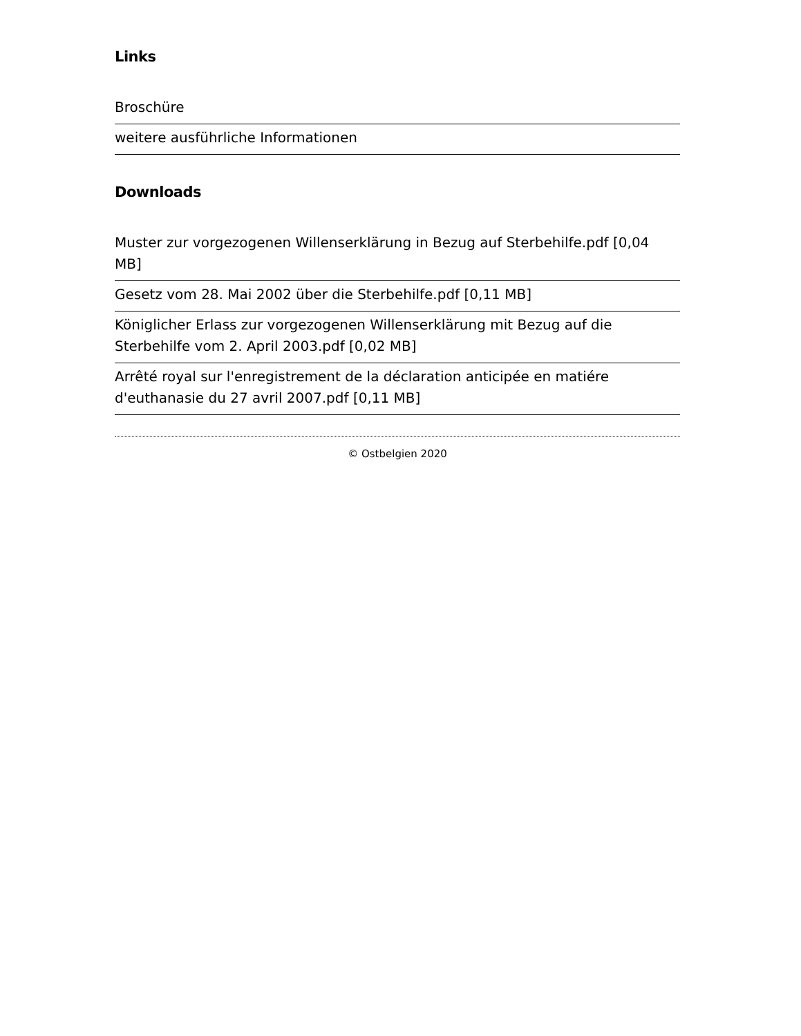Links
Broschüre
weitere ausführliche Informationen
Downloads
Muster zur vorgezogenen Willenserklärung in Bezug auf Sterbehilfe.pdf [0,04 MB]
Gesetz vom 28. Mai 2002 über die Sterbehilfe.pdf [0,11 MB]
Königlicher Erlass zur vorgezogenen Willenserklärung mit Bezug auf die Sterbehilfe vom 2. April 2003.pdf [0,02 MB]
Arrêté royal sur l'enregistrement de la déclaration anticipée en matiére d'euthanasie du 27 avril 2007.pdf [0,11 MB]
© Ostbelgien 2020